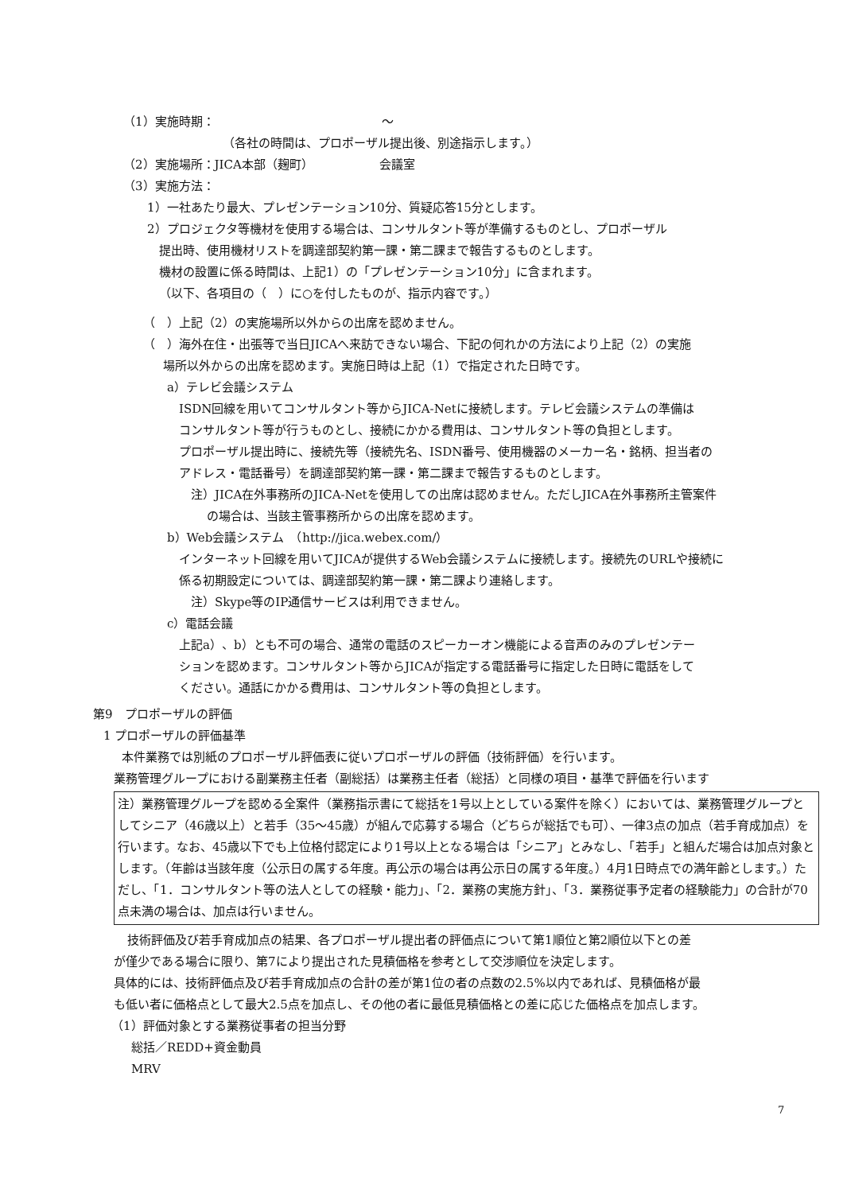（1）実施時期：　　　　　　　　　　　　　　～
（各社の時間は、プロポーザル提出後、別途指示します。）
（2）実施場所：JICA本部（麹町）　　　　　　会議室
（3）実施方法：
1）一社あたり最大、プレゼンテーション10分、質疑応答15分とします。
2）プロジェクタ等機材を使用する場合は、コンサルタント等が準備するものとし、プロポーザル
提出時、使用機材リストを調達部契約第一課・第二課まで報告するものとします。
機材の設置に係る時間は、上記1）の「プレゼンテーション10分」に含まれます。
（以下、各項目の（　）に○を付したものが、指示内容です。）
（　）上記（2）の実施場所以外からの出席を認めません。
（　）海外在住・出張等で当日JICAへ来訪できない場合、下記の何れかの方法により上記（2）の実施
場所以外からの出席を認めます。実施日時は上記（1）で指定された日時です。
a）テレビ会議システム
ISDN回線を用いてコンサルタント等からJICA-Netに接続します。テレビ会議システムの準備は
コンサルタント等が行うものとし、接続にかかる費用は、コンサルタント等の負担とします。
プロポーザル提出時に、接続先等（接続先名、ISDN番号、使用機器のメーカー名・銘柄、担当者の
アドレス・電話番号）を調達部契約第一課・第二課まで報告するものとします。
注）JICA在外事務所のJICA-Netを使用しての出席は認めません。ただしJICA在外事務所主管案件
の場合は、当該主管事務所からの出席を認めます。
b）Web会議システム　（http://jica.webex.com/）
インターネット回線を用いてJICAが提供するWeb会議システムに接続します。接続先のURLや接続に
係る初期設定については、調達部契約第一課・第二課より連絡します。
注）Skype等のIP通信サービスは利用できません。
c）電話会議
上記a）、b）とも不可の場合、通常の電話のスピーカーオン機能による音声のみのプレゼンテー
ションを認めます。コンサルタント等からJICAが指定する電話番号に指定した日時に電話をして
ください。通話にかかる費用は、コンサルタント等の負担とします。
第9　プロポーザルの評価
1 プロポーザルの評価基準
本件業務では別紙のプロポーザル評価表に従いプロポーザルの評価（技術評価）を行います。
業務管理グループにおける副業務主任者（副総括）は業務主任者（総括）と同様の項目・基準で評価を行います
注）業務管理グループを認める全案件（業務指示書にて総括を1号以上としている案件を除く）においては、業務管理グループとしてシニア（46歳以上）と若手（35～45歳）が組んで応募する場合（どちらが総括でも可）、一律3点の加点（若手育成加点）を行います。なお、45歳以下でも上位格付認定により1号以上となる場合は「シニア」とみなし、「若手」と組んだ場合は加点対象とします。（年齢は当該年度（公示日の属する年度。再公示の場合は再公示日の属する年度。）4月1日時点での満年齢とします。）ただし、「1．コンサルタント等の法人としての経験・能力」、「2．業務の実施方針」、「3．業務従事予定者の経験能力」の合計が70点未満の場合は、加点は行いません。
技術評価及び若手育成加点の結果、各プロポーザル提出者の評価点について第1順位と第2順位以下との差
が僅少である場合に限り、第7により提出された見積価格を参考として交渉順位を決定します。
具体的には、技術評価点及び若手育成加点の合計の差が第1位の者の点数の2.5%以内であれば、見積価格が最
も低い者に価格点として最大2.5点を加点し、その他の者に最低見積価格との差に応じた価格点を加点します。
（1）評価対象とする業務従事者の担当分野
総括／REDD+資金動員
MRV
7